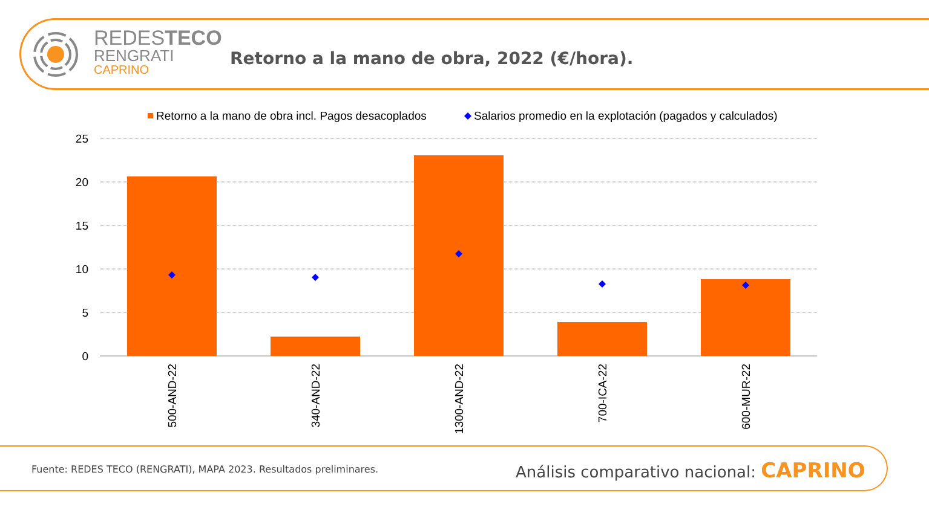REDESTECO
RENGRATI
CAPRINO
Retorno a la mano de obra, 2022 (€/hora).
Retorno a la mano de obra incl. Pagos desacoplados
Salarios promedio en la explotación (pagados y calculados)
25
20
15
10
5
0
500-AND-22
340-AND-22
1300-AND-22
700-ICA-22
600-MUR-22
Fuente: REDES TECO (RENGRATI), MAPA 2023. Resultados preliminares.
Análisis comparativo nacional: CAPRINO